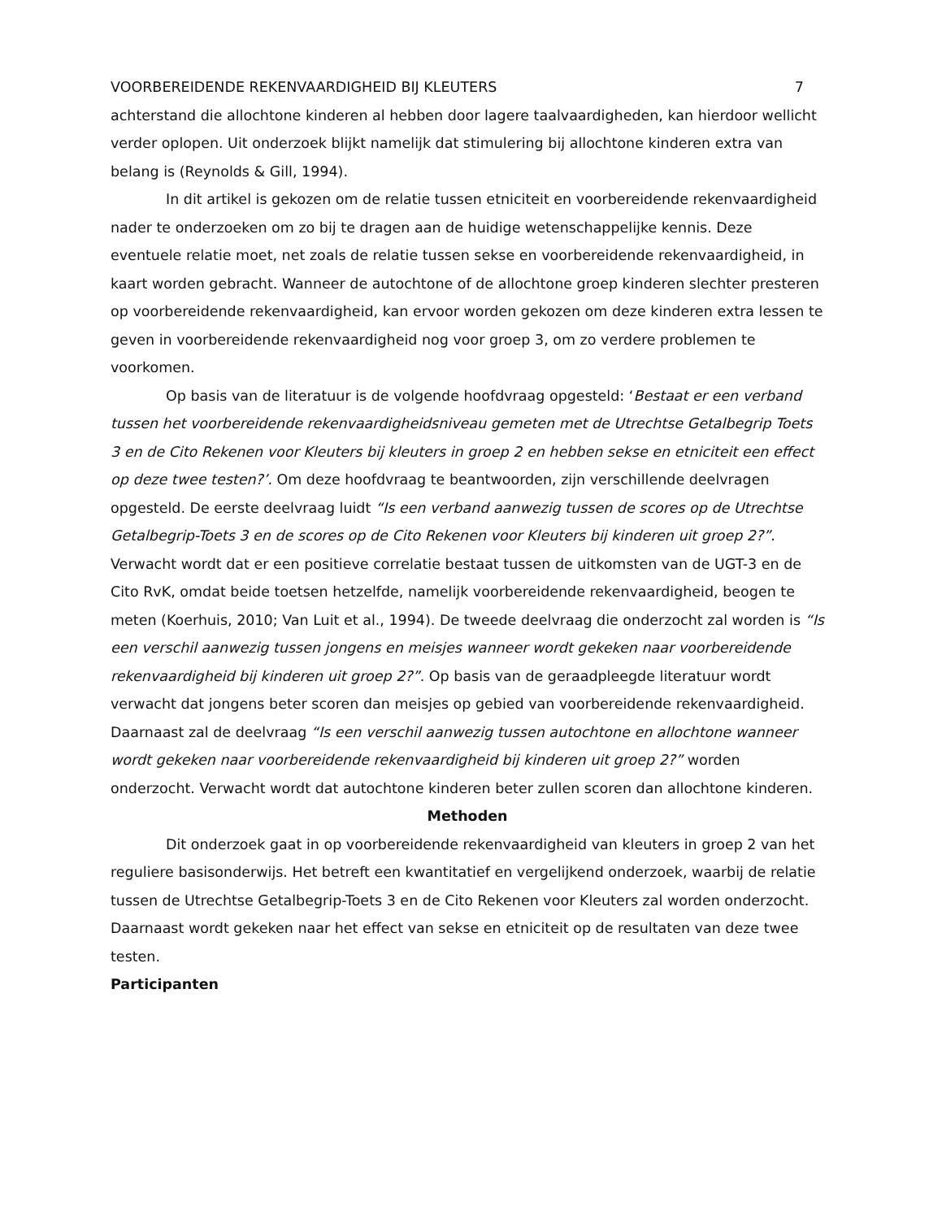VOORBEREIDENDE REKENVAARDIGHEID BIJ KLEUTERS 7
achterstand die allochtone kinderen al hebben door lagere taalvaardigheden, kan hierdoor wellicht verder oplopen. Uit onderzoek blijkt namelijk dat stimulering bij allochtone kinderen extra van belang is (Reynolds & Gill, 1994).
In dit artikel is gekozen om de relatie tussen etniciteit en voorbereidende rekenvaardigheid nader te onderzoeken om zo bij te dragen aan de huidige wetenschappelijke kennis. Deze eventuele relatie moet, net zoals de relatie tussen sekse en voorbereidende rekenvaardigheid, in kaart worden gebracht. Wanneer de autochtone of de allochtone groep kinderen slechter presteren op voorbereidende rekenvaardigheid, kan ervoor worden gekozen om deze kinderen extra lessen te geven in voorbereidende rekenvaardigheid nog voor groep 3, om zo verdere problemen te voorkomen.
Op basis van de literatuur is de volgende hoofdvraag opgesteld: ‘Bestaat er een verband tussen het voorbereidende rekenvaardigheidsniveau gemeten met de Utrechtse Getalbegrip Toets 3 en de Cito Rekenen voor Kleuters bij kleuters in groep 2 en hebben sekse en etniciteit een effect op deze twee testen?’. Om deze hoofdvraag te beantwoorden, zijn verschillende deelvragen opgesteld. De eerste deelvraag luidt “Is een verband aanwezig tussen de scores op de Utrechtse Getalbegrip-Toets 3 en de scores op de Cito Rekenen voor Kleuters bij kinderen uit groep 2?”. Verwacht wordt dat er een positieve correlatie bestaat tussen de uitkomsten van de UGT-3 en de Cito RvK, omdat beide toetsen hetzelfde, namelijk voorbereidende rekenvaardigheid, beogen te meten (Koerhuis, 2010; Van Luit et al., 1994). De tweede deelvraag die onderzocht zal worden is “Is een verschil aanwezig tussen jongens en meisjes wanneer wordt gekeken naar voorbereidende rekenvaardigheid bij kinderen uit groep 2?”. Op basis van de geraadpleegde literatuur wordt verwacht dat jongens beter scoren dan meisjes op gebied van voorbereidende rekenvaardigheid. Daarnaast zal de deelvraag “Is een verschil aanwezig tussen autochtone en allochtone wanneer wordt gekeken naar voorbereidende rekenvaardigheid bij kinderen uit groep 2?” worden onderzocht. Verwacht wordt dat autochtone kinderen beter zullen scoren dan allochtone kinderen.
Methoden
Dit onderzoek gaat in op voorbereidende rekenvaardigheid van kleuters in groep 2 van het reguliere basisonderwijs. Het betreft een kwantitatief en vergelijkend onderzoek, waarbij de relatie tussen de Utrechtse Getalbegrip-Toets 3 en de Cito Rekenen voor Kleuters zal worden onderzocht. Daarnaast wordt gekeken naar het effect van sekse en etniciteit op de resultaten van deze twee testen.
Participanten